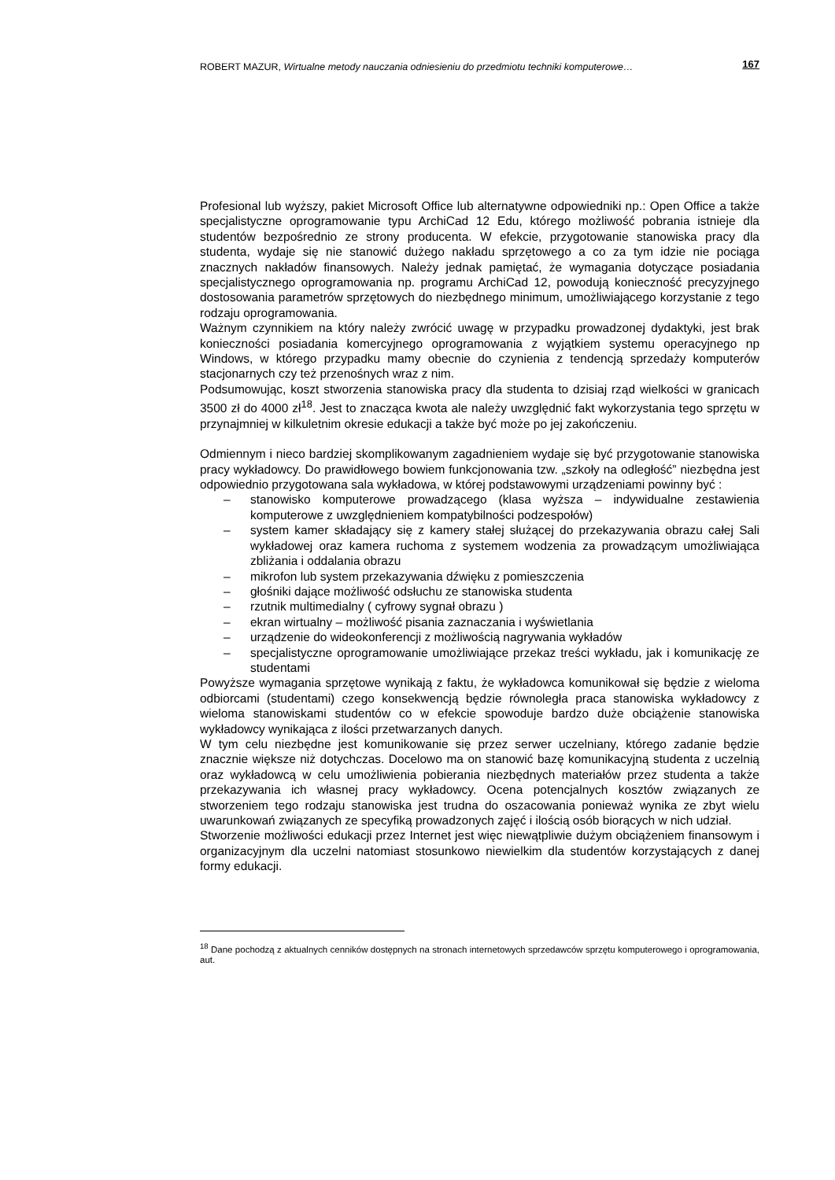ROBERT MAZUR, Wirtualne metody nauczania odniesieniu do przedmiotu techniki komputerowe… 167
Profesional lub wyższy, pakiet Microsoft Office lub alternatywne odpowiedniki np.: Open Office a także specjalistyczne oprogramowanie typu ArchiCad 12 Edu, którego możliwość pobrania istnieje dla studentów bezpośrednio ze strony producenta. W efekcie, przygotowanie stanowiska pracy dla studenta, wydaje się nie stanowić dużego nakładu sprzętowego a co za tym idzie nie pociąga znacznych nakładów finansowych. Należy jednak pamiętać, że wymagania dotyczące posiadania specjalistycznego oprogramowania np. programu ArchiCad 12, powodują konieczność precyzyjnego dostosowania parametrów sprzętowych do niezbędnego minimum, umożliwiającego korzystanie z tego rodzaju oprogramowania.
Ważnym czynnikiem na który należy zwrócić uwagę w przypadku prowadzonej dydaktyki, jest brak konieczności posiadania komercyjnego oprogramowania z wyjątkiem systemu operacyjnego np Windows, w którego przypadku mamy obecnie do czynienia z tendencją sprzedaży komputerów stacjonarnych czy też przenośnych wraz z nim.
Podsumowując, koszt stworzenia stanowiska pracy dla studenta to dzisiaj rząd wielkości w granicach 3500 zł do 4000 zł<sup>18</sup>. Jest to znacząca kwota ale należy uwzględnić fakt wykorzystania tego sprzętu w przynajmniej w kilkuletnim okresie edukacji a także być może po jej zakończeniu.
Odmiennym i nieco bardziej skomplikowanym zagadnieniem wydaje się być przygotowanie stanowiska pracy wykładowcy. Do prawidłowego bowiem funkcjonowania tzw. „szkoły na odległość” niezbędna jest odpowiednio przygotowana sala wykładowa, w której podstawowymi urządzeniami powinny być :
– stanowisko komputerowe prowadzącego (klasa wyższa – indywidualne zestawienia komputerowe z uwzględnieniem kompatybilności podzespołów)
– system kamer składający się z kamery stałej służącej do przekazywania obrazu całej Sali wykładowej oraz kamera ruchoma z systemem wodzenia za prowadzącym umożliwiająca zbliżania i oddalania obrazu
– mikrofon lub system przekazywania dźwięku z pomieszczenia
– głośniki dające możliwość odsłuchu ze stanowiska studenta
– rzutnik multimedialny ( cyfrowy sygnał obrazu )
– ekran wirtualny – możliwość pisania zaznaczania i wyświetlania
– urządzenie do wideokonferencji z możliwością nagrywania wykładów
– specjalistyczne oprogramowanie umożliwiające przekaz treści wykładu, jak i komunikację ze studentami
Powyższe wymagania sprzętowe wynikają z faktu, że wykładowca komunikował się będzie z wieloma odbiorcami (studentami) czego konsekwencją będzie równoległa praca stanowiska wykładowcy z wieloma stanowiskami studentów co w efekcie spowoduje bardzo duże obciążenie stanowiska wykładowcy wynikająca z ilości przetwarzanych danych.
W tym celu niezbędne jest komunikowanie się przez serwer uczelniany, którego zadanie będzie znacznie większe niż dotychczas. Docelowo ma on stanowić bazę komunikacyjną studenta z uczelnią oraz wykładowcą w celu umożliwienia pobierania niezbędnych materiałów przez studenta a także przekazywania ich własnej pracy wykładowcy. Ocena potencjalnych kosztów związanych ze stworzeniem tego rodzaju stanowiska jest trudna do oszacowania ponieważ wynika ze zbyt wielu uwarunkowań związanych ze specyfiką prowadzonych zajęć i ilością osób biorących w nich udział.
Stworzenie możliwości edukacji przez Internet jest więc niewątpliwie dużym obciążeniem finansowym i organizacyjnym dla uczelni natomiast stosunkowo niewielkim dla studentów korzystających z danej formy edukacji.
<sup>18</sup> Dane pochodzą z aktualnych cenników dostępnych na stronach internetowych sprzedawców sprzętu komputerowego i oprogramowania, aut.